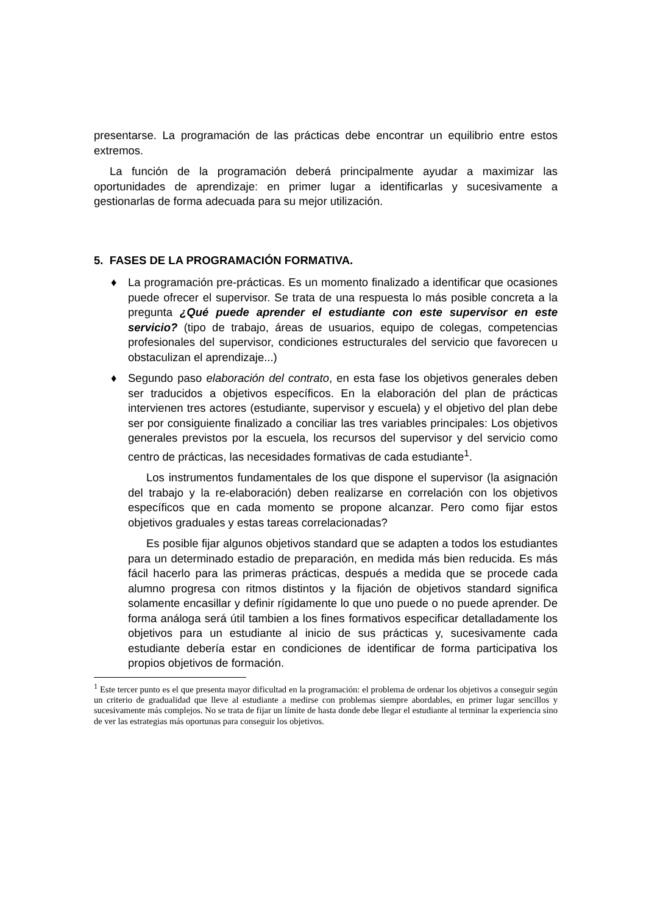presentarse. La programación de las prácticas debe encontrar un equilibrio entre estos extremos.
La función de la programación deberá principalmente ayudar a maximizar las oportunidades de aprendizaje: en primer lugar a identificarlas y sucesivamente a gestionarlas de forma adecuada para su mejor utilización.
5. FASES DE LA PROGRAMACIÓN FORMATIVA.
♦ La programación pre-prácticas. Es un momento finalizado a identificar que ocasiones puede ofrecer el supervisor. Se trata de una respuesta lo más posible concreta a la pregunta ¿Qué puede aprender el estudiante con este supervisor en este servicio? (tipo de trabajo, áreas de usuarios, equipo de colegas, competencias profesionales del supervisor, condiciones estructurales del servicio que favorecen u obstaculizan el aprendizaje...)
♦ Segundo paso elaboración del contrato, en esta fase los objetivos generales deben ser traducidos a objetivos específicos. En la elaboración del plan de prácticas intervienen tres actores (estudiante, supervisor y escuela) y el objetivo del plan debe ser por consiguiente finalizado a conciliar las tres variables principales: Los objetivos generales previstos por la escuela, los recursos del supervisor y del servicio como centro de prácticas, las necesidades formativas de cada estudiante<sup>1</sup>.
Los instrumentos fundamentales de los que dispone el supervisor (la asignación del trabajo y la re-elaboración) deben realizarse en correlación con los objetivos específicos que en cada momento se propone alcanzar. Pero como fijar estos objetivos graduales y estas tareas correlacionadas?
Es posible fijar algunos objetivos standard que se adapten a todos los estudiantes para un determinado estadio de preparación, en medida más bien reducida. Es más fácil hacerlo para las primeras prácticas, después a medida que se procede cada alumno progresa con ritmos distintos y la fijación de objetivos standard significa solamente encasillar y definir rígidamente lo que uno puede o no puede aprender. De forma análoga será útil tambien a los fines formativos especificar detalladamente los objetivos para un estudiante al inicio de sus prácticas y, sucesivamente cada estudiante debería estar en condiciones de identificar de forma participativa los propios objetivos de formación.
<sup>1</sup> Este tercer punto es el que presenta mayor dificultad en la programación: el problema de ordenar los objetivos a conseguir según un criterio de gradualidad que lleve al estudiante a medirse con problemas siempre abordables, en primer lugar sencillos y sucesivamente más complejos. No se trata de fijar un límite de hasta donde debe llegar el estudiante al terminar la experiencia sino de ver las estrategias más oportunas para conseguir los objetivos.